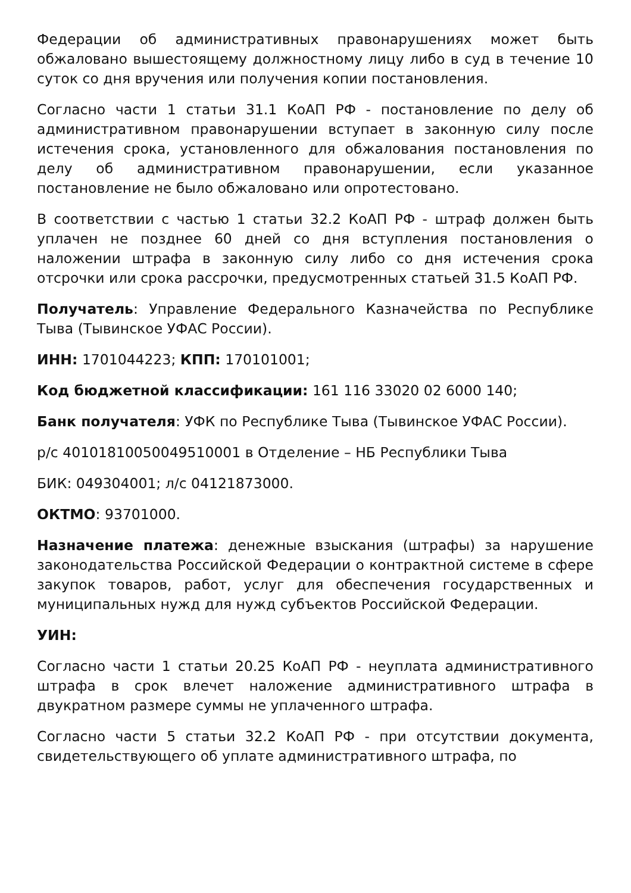Федерации об административных правонарушениях может быть обжаловано вышестоящему должностному лицу либо в суд в течение 10 суток со дня вручения или получения копии постановления.
Согласно части 1 статьи 31.1 КоАП РФ - постановление по делу об административном правонарушении вступает в законную силу после истечения срока, установленного для обжалования постановления по делу об административном правонарушении, если указанное постановление не было обжаловано или опротестовано.
В соответствии с частью 1 статьи 32.2 КоАП РФ - штраф должен быть уплачен не позднее 60 дней со дня вступления постановления о наложении штрафа в законную силу либо со дня истечения срока отсрочки или срока рассрочки, предусмотренных статьей 31.5 КоАП РФ.
Получатель: Управление Федерального Казначейства по Республике Тыва (Тывинское УФАС России).
ИНН: 1701044223; КПП: 170101001;
Код бюджетной классификации: 161 116 33020 02 6000 140;
Банк получателя: УФК по Республике Тыва (Тывинское УФАС России).
р/с 40101810050049510001 в Отделение – НБ Республики Тыва
БИК: 049304001; л/с 04121873000.
ОКТМО: 93701000.
Назначение платежа: денежные взыскания (штрафы) за нарушение законодательства Российской Федерации о контрактной системе в сфере закупок товаров, работ, услуг для обеспечения государственных и муниципальных нужд для нужд субъектов Российской Федерации.
УИН:
Согласно части 1 статьи 20.25 КоАП РФ - неуплата административного штрафа в срок влечет наложение административного штрафа в двукратном размере суммы не уплаченного штрафа.
Согласно части 5 статьи 32.2 КоАП РФ - при отсутствии документа, свидетельствующего об уплате административного штрафа, по